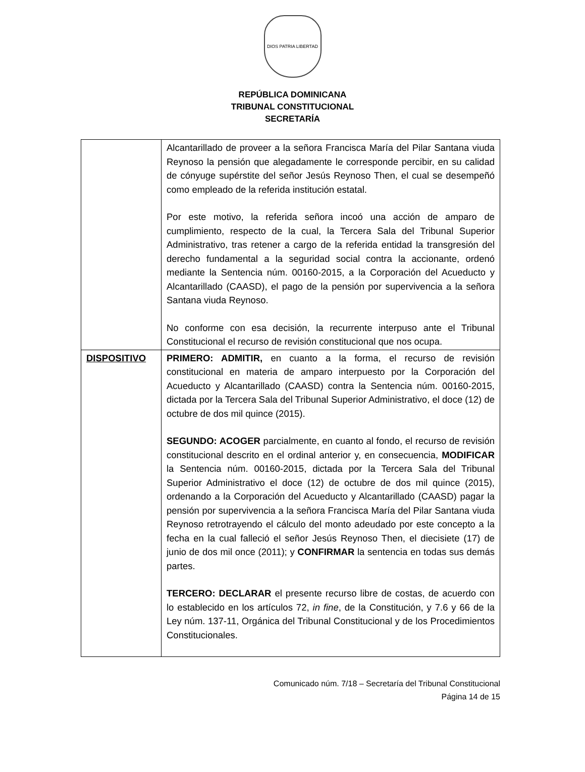DIOS PATRIA LIBERTAD
REPÚBLICA DOMINICANA
TRIBUNAL CONSTITUCIONAL
SECRETARÍA
| | Alcantarillado de proveer a la señora Francisca María del Pilar Santana viuda Reynoso la pensión que alegadamente le corresponde percibir, en su calidad de cónyuge supérstite del señor Jesús Reynoso Then, el cual se desempeñó como empleado de la referida institución estatal. Por este motivo, la referida señora incoó una acción de amparo de cumplimiento, respecto de la cual, la Tercera Sala del Tribunal Superior Administrativo, tras retener a cargo de la referida entidad la transgresión del derecho fundamental a la seguridad social contra la accionante, ordenó mediante la Sentencia núm. 00160-2015, a la Corporación del Acueducto y Alcantarillado (CAASD), el pago de la pensión por supervivencia a la señora Santana viuda Reynoso. No conforme con esa decisión, la recurrente interpuso ante el Tribunal Constitucional el recurso de revisión constitucional que nos ocupa. |
| DISPOSITIVO | PRIMERO: ADMITIR, en cuanto a la forma, el recurso de revisión constitucional en materia de amparo interpuesto por la Corporación del Acueducto y Alcantarillado (CAASD) contra la Sentencia núm. 00160-2015, dictada por la Tercera Sala del Tribunal Superior Administrativo, el doce (12) de octubre de dos mil quince (2015). SEGUNDO: ACOGER parcialmente, en cuanto al fondo, el recurso de revisión constitucional descrito en el ordinal anterior y, en consecuencia, MODIFICAR la Sentencia núm. 00160-2015, dictada por la Tercera Sala del Tribunal Superior Administrativo el doce (12) de octubre de dos mil quince (2015), ordenando a la Corporación del Acueducto y Alcantarillado (CAASD) pagar la pensión por supervivencia a la señora Francisca María del Pilar Santana viuda Reynoso retrotrayendo el cálculo del monto adeudado por este concepto a la fecha en la cual falleció el señor Jesús Reynoso Then, el diecisiete (17) de junio de dos mil once (2011); y CONFIRMAR la sentencia en todas sus demás partes. TERCERO: DECLARAR el presente recurso libre de costas, de acuerdo con lo establecido en los artículos 72, in fine , de la Constitución, y 7.6 y 66 de la Ley núm. 137-11, Orgánica del Tribunal Constitucional y de los Procedimientos Constitucionales. |
Comunicado núm. 7/18 – Secretaría del Tribunal Constitucional
Página 14 de 15